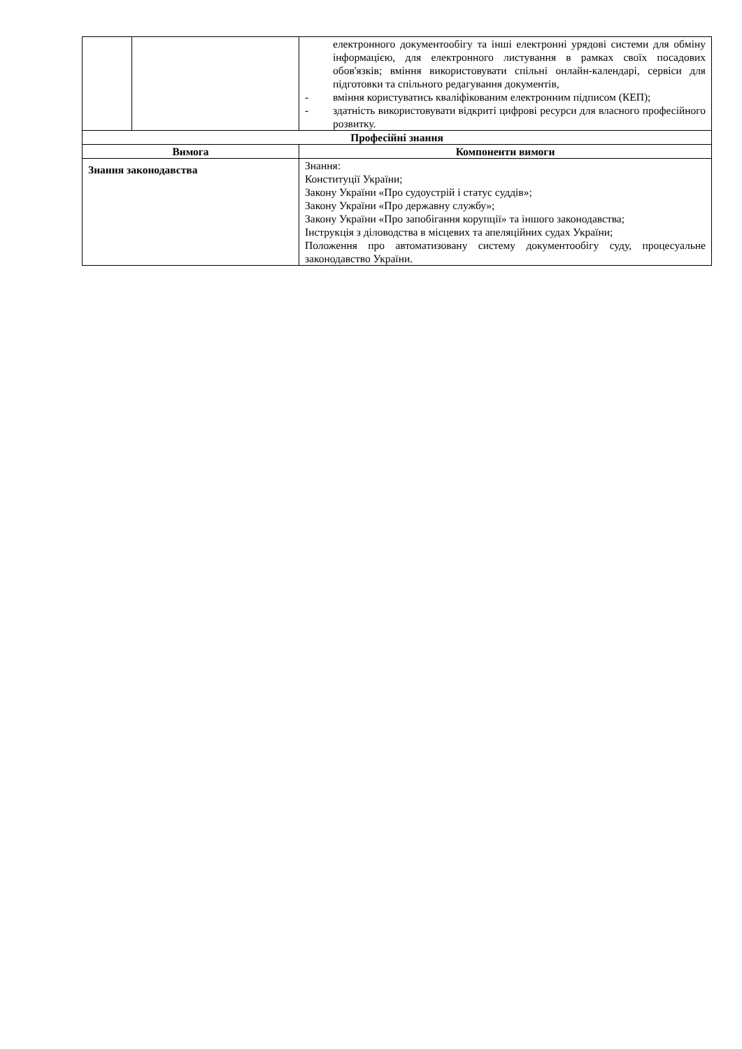| | | електронного документообігу та інші електронні урядові системи для обміну інформацією, для електронного листування в рамках своїх посадових обов'язків; вміння використовувати спільні онлайн-календарі, сервіси для підготовки та спільного редагування документів, - вміння користуватись кваліфікованим електронним підписом (КЕП); - здатність використовувати відкриті цифрові ресурси для власного професійного розвитку. |
| Професійні знання | | |
| Вимога | | Компоненти вимоги |
| Знання законодавства | | Знання: Конституції України; Закону України «Про судоустрій і статус суддів»; Закону України «Про державну службу»; Закону України «Про запобігання корупції» та іншого законодавства; Інструкція з діловодства в місцевих та апеляційних судах України; Положення про автоматизовану систему документообігу суду, процесуальне законодавство України. |